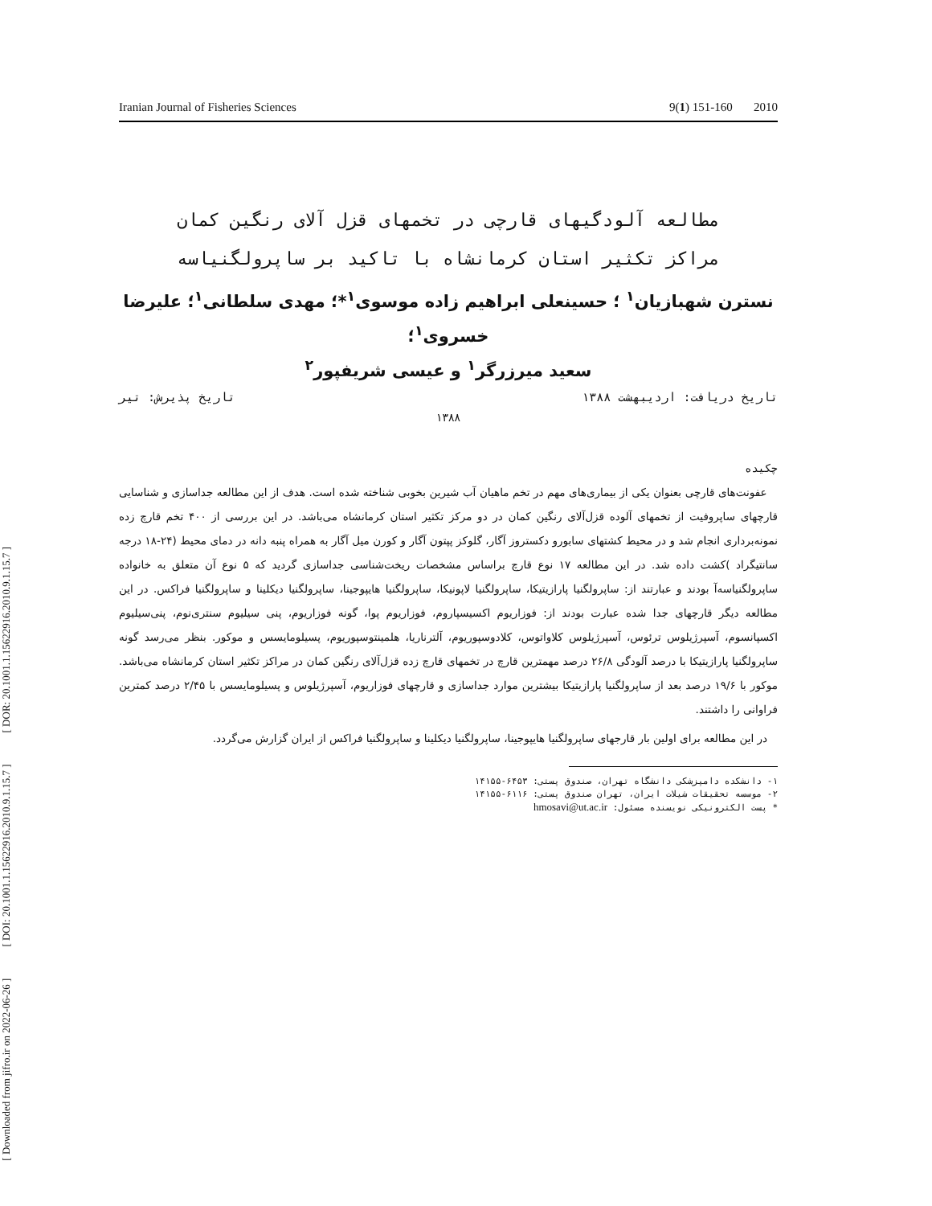Iranian Journal of Fisheries Sciences 9(1) 151-160 2010
[ Downloaded from jifro.ir on 2022-06-26 ] [ DOI: 20.1001.1.15622916.2010.9.1.15.7 ] [ DOR: 20.1001.1.15622916.2010.9.1.15.7 ]
مطالعه آلودگیهای قارچی در تخمهای قزل آلای رنگین کمان
مراکز تکثیر استان کرمانشاه با تاکید بر ساپرولگنیاسه
نسترن شهبازیان<sup>۱</sup> ؛ حسینعلی ابراهیم زاده موسوی<sup>۱</sup>*؛ مهدی سلطانی<sup>۱</sup>؛ علیرضا خسروی<sup>۱</sup>؛
سعید میرزرگر<sup>۱</sup> و عیسی شریفپور<sup>۲</sup>
تاریخ دریافت: اردیبهشت ۱۳۸۸ تاریخ پذیرش: تیر
۱۳۸۸
چکیده
عفونت‌های قارچی بعنوان یکی از بیماری‌های مهم در تخم ماهیان آب شیرین بخوبی شناخته شده است. هدف از این مطالعه جداسازی و شناسایی قارچهای ساپروفیت از تخمهای آلوده قزل‌آلای رنگین کمان در دو مرکز تکثیر استان کرمانشاه می‌باشد. در این بررسی از ۴۰۰ تخم قارچ زده نمونه‌برداری انجام شد و در محیط کشتهای سابورو دکستروز آگار، گلوکز پپتون آگار و کورن میل آگار به همراه پنبه دانه در دمای محیط (۲۴-۱۸ درجه سانتیگراد )کشت داده شد. در این مطالعه ۱۷ نوع قارچ براساس مشخصات ریخت‌شناسی جداسازی گردید که ۵ نوع آن متعلق به خانواده ساپرولگنیاسه‌آ بودند و عبارتند از: ساپرولگنیا پارازیتیکا، ساپرولگنیا لاپونیکا، ساپرولگنیا هایپوجینا، ساپرولگنیا دیکلینا و ساپرولگنیا فراکس. در این مطالعه دیگر قارچهای جدا شده عبارت بودند از: فوزاریوم اکسیسپاروم، فوزاریوم پوا، گونه فوزاریوم، پنی سیلیوم سنتری‌نوم، پنی‌سیلیوم اکسپانسوم، آسپرژیلوس ترئوس، آسپرژیلوس کلاواتوس، کلادوسپوریوم، آلترناریا، هلمینتوسپوریوم، پسیلومایسس و موکور. بنظر می‌رسد گونه ساپرولگنیا پارازیتیکا با درصد آلودگی ۲۶/۸ درصد مهمترین قارچ در تخمهای قارچ زده قزل‌آلای رنگین کمان در مراکز تکثیر استان کرمانشاه می‌باشد. موکور با ۱۹/۶ درصد بعد از ساپرولگنیا پارازیتیکا بیشترین موارد جداسازی و قارچهای فوزاریوم، آسپرژیلوس و پسیلومایسس با ۲/۴۵ درصد کمترین فراوانی را داشتند.
در این مطالعه برای اولین بار قارجهای ساپرولگنیا هایپوجینا، ساپرولگنیا دیکلینا و ساپرولگنیا فراکس از ایران گزارش می‌گردد.
۱- دانشکده دامپزشکی دانشگاه تهران، صندوق پستی: ۶۴۵۳-۱۴۱۵۵
۲- موسسه تحقیقات شیلات ایران، تهران صندوق پستی: ۶۱۱۶-۱۴۱۵۵
* پست الکترونیکی نویسنده مسئول: hmosavi@ut.ac.ir